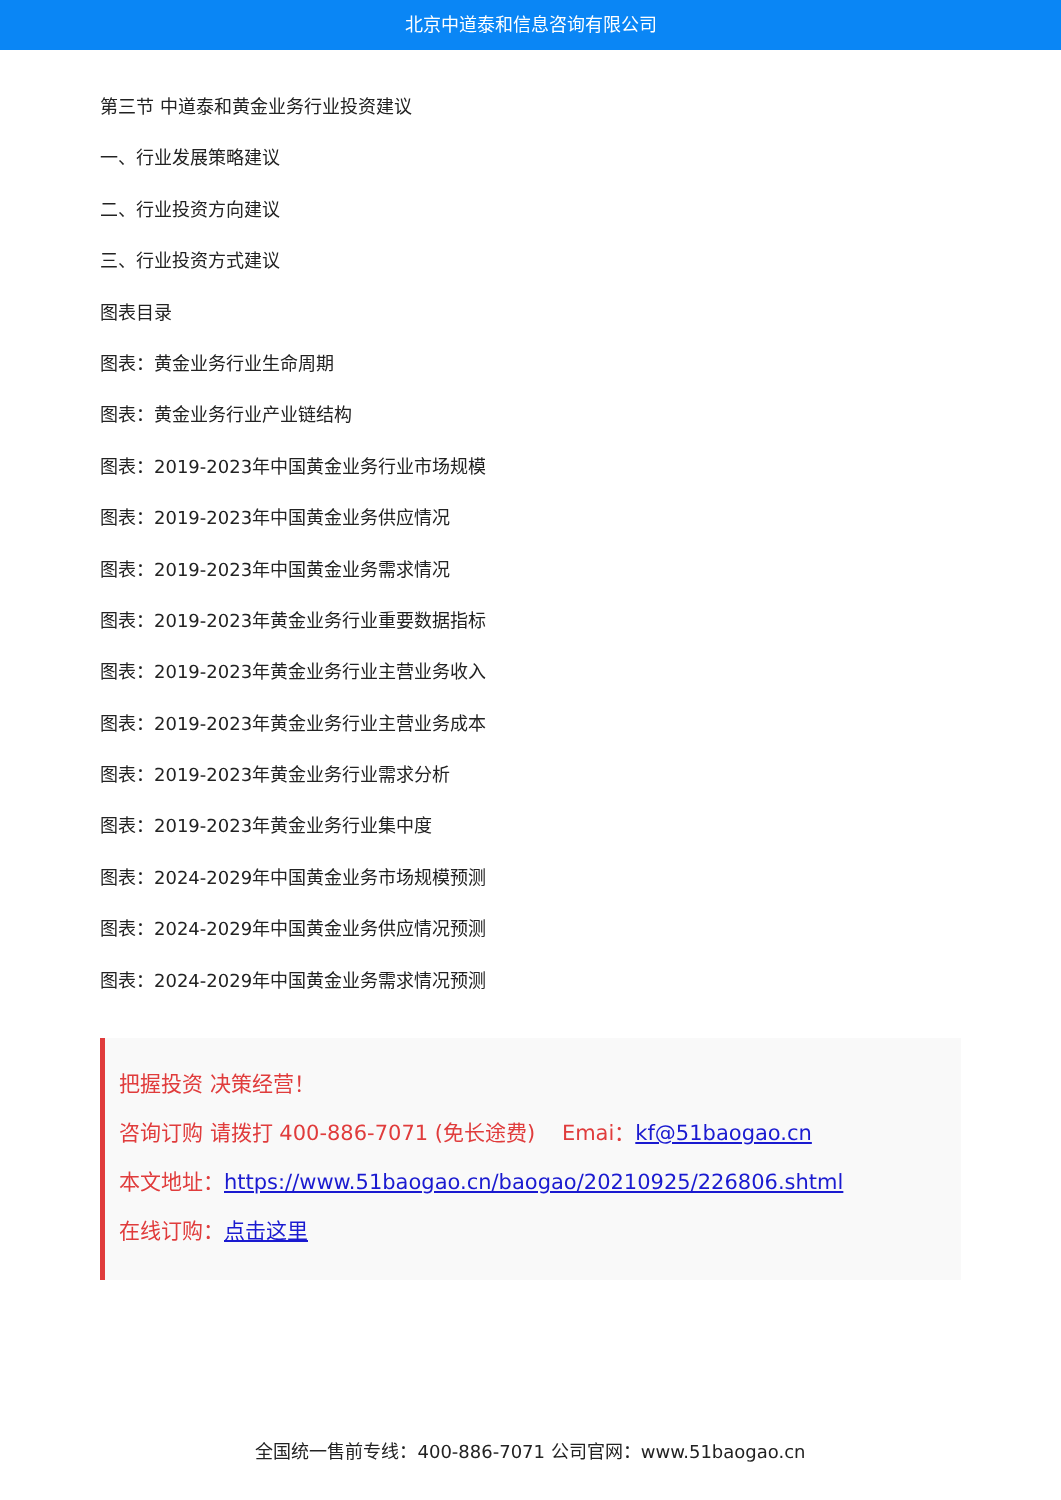北京中道泰和信息咨询有限公司
第三节 中道泰和黄金业务行业投资建议
一、行业发展策略建议
二、行业投资方向建议
三、行业投资方式建议
图表目录
图表：黄金业务行业生命周期
图表：黄金业务行业产业链结构
图表：2019-2023年中国黄金业务行业市场规模
图表：2019-2023年中国黄金业务供应情况
图表：2019-2023年中国黄金业务需求情况
图表：2019-2023年黄金业务行业重要数据指标
图表：2019-2023年黄金业务行业主营业务收入
图表：2019-2023年黄金业务行业主营业务成本
图表：2019-2023年黄金业务行业需求分析
图表：2019-2023年黄金业务行业集中度
图表：2024-2029年中国黄金业务市场规模预测
图表：2024-2029年中国黄金业务供应情况预测
图表：2024-2029年中国黄金业务需求情况预测
把握投资 决策经营！
咨询订购 请拨打 400-886-7071 (免长途费) Emai：kf@51baogao.cn
本文地址：https://www.51baogao.cn/baogao/20210925/226806.shtml
在线订购：点击这里
全国统一售前专线：400-886-7071 公司官网：www.51baogao.cn